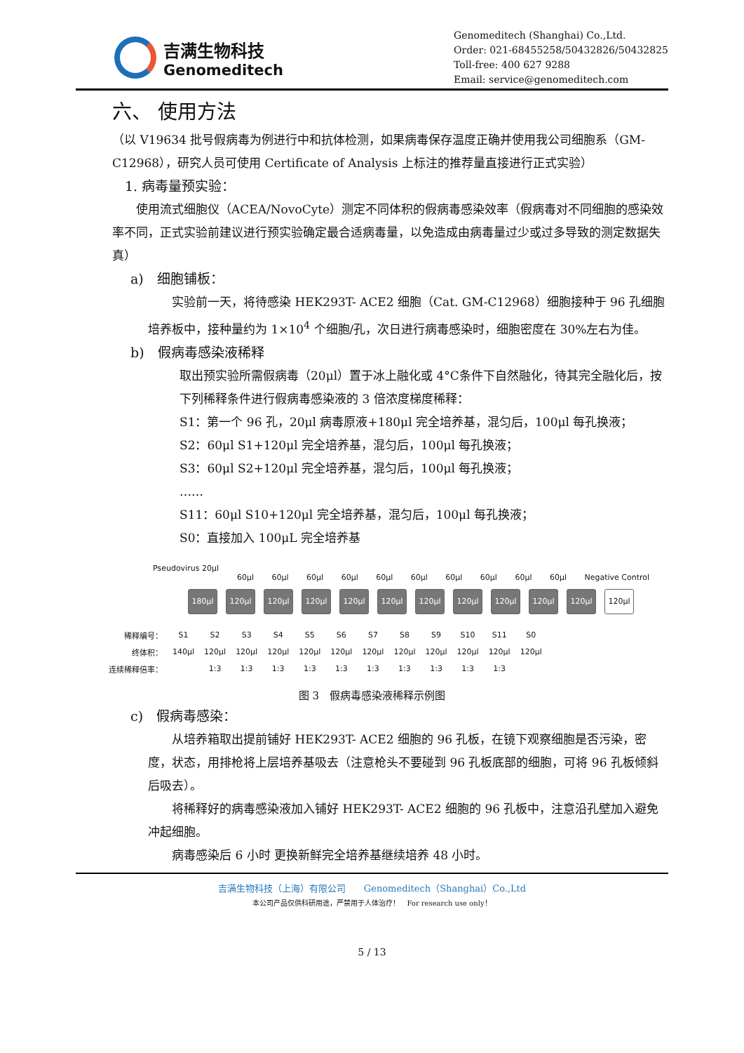吉满生物科技
Genomeditech
Genomeditech (Shanghai) Co.,Ltd.
Order: 021-68455258/50432826/50432825
Toll-free: 400 627 9288
Email: service@genomeditech.com
六、 使用方法
（以 V19634 批号假病毒为例进行中和抗体检测，如果病毒保存温度正确并使用我公司细胞系（GM-C12968），研究人员可使用 Certificate of Analysis 上标注的推荐量直接进行正式实验）
1. 病毒量预实验：
　　使用流式细胞仪（ACEA/NovoCyte）测定不同体积的假病毒感染效率（假病毒对不同细胞的感染效率不同，正式实验前建议进行预实验确定最合适病毒量，以免造成由病毒量过少或过多导致的测定数据失真）
a)　细胞铺板：
　　实验前一天，将待感染 HEK293T- ACE2 细胞（Cat. GM-C12968）细胞接种于 96 孔细胞培养板中，接种量约为 1×10<sup>4</sup> 个细胞/孔，次日进行病毒感染时，细胞密度在 30%左右为佳。
b)　假病毒感染液稀释
取出预实验所需假病毒（20μl）置于冰上融化或 4°C条件下自然融化，待其完全融化后，按下列稀释条件进行假病毒感染液的 3 倍浓度梯度稀释：
S1：第一个 96 孔，20μl 病毒原液+180μl 完全培养基，混匀后，100μl 每孔换液；
S2：60μl S1+120μl 完全培养基，混匀后，100μl 每孔换液；
S3：60μl S2+120μl 完全培养基，混匀后，100μl 每孔换液；
……
S11：60μl S10+120μl 完全培养基，混匀后，100μl 每孔换液；
S0：直接加入 100μL 完全培养基
Pseudovirus 20μl
60μl 60μl 60μl 60μl 60μl 60μl 60μl 60μl 60μl 60μl Negative Control
180μl 120μl 120μl 120μl 120μl 120μl 120μl 120μl 120μl 120μl 120μl 120μl
| 稀释编号： | S1 | S2 | S3 | S4 | S5 | S6 | S7 | S8 | S9 | S10 | S11 | S0 |
| 终体积： | 140μl | 120μl | 120μl | 120μl | 120μl | 120μl | 120μl | 120μl | 120μl | 120μl | 120μl | 120μl |
| 连续稀释倍率： | | 1:3 | 1:3 | 1:3 | 1:3 | 1:3 | 1:3 | 1:3 | 1:3 | 1:3 | 1:3 | |
图 3　假病毒感染液稀释示例图
c)　假病毒感染：
　　从培养箱取出提前铺好 HEK293T- ACE2 细胞的 96 孔板，在镜下观察细胞是否污染，密度，状态，用排枪将上层培养基吸去（注意枪头不要碰到 96 孔板底部的细胞，可将 96 孔板倾斜后吸去）。
　　将稀释好的病毒感染液加入铺好 HEK293T- ACE2 细胞的 96 孔板中，注意沿孔壁加入避免冲起细胞。
　　病毒感染后 6 小时 更换新鲜完全培养基继续培养 48 小时。
吉满生物科技（上海）有限公司　　Genomeditech（Shanghai）Co.,Ltd
本公司产品仅供科研用途，严禁用于人体治疗！　For research use only！
5 / 13